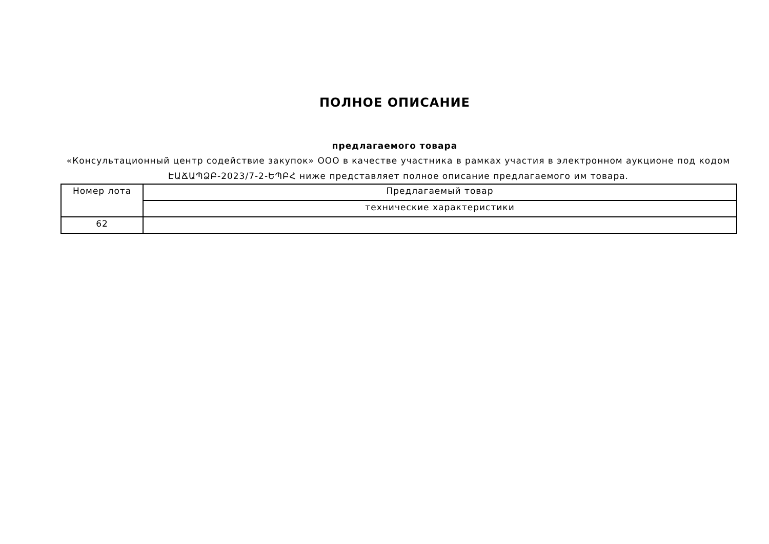ПОЛНОЕ ОПИСАНИЕ
предлагаемого товара
«Консультационный центр содействие закупок» ООО в качестве участника в рамках участия в электронном аукционе под кодом ԷԱՃԱՊՁԲ-2023/7-2-ԵՊԲՀ ниже представляет полное описание предлагаемого им товара.
| Номер лота | Предлагаемый товар |
| | технические характеристики |
| 62 | |